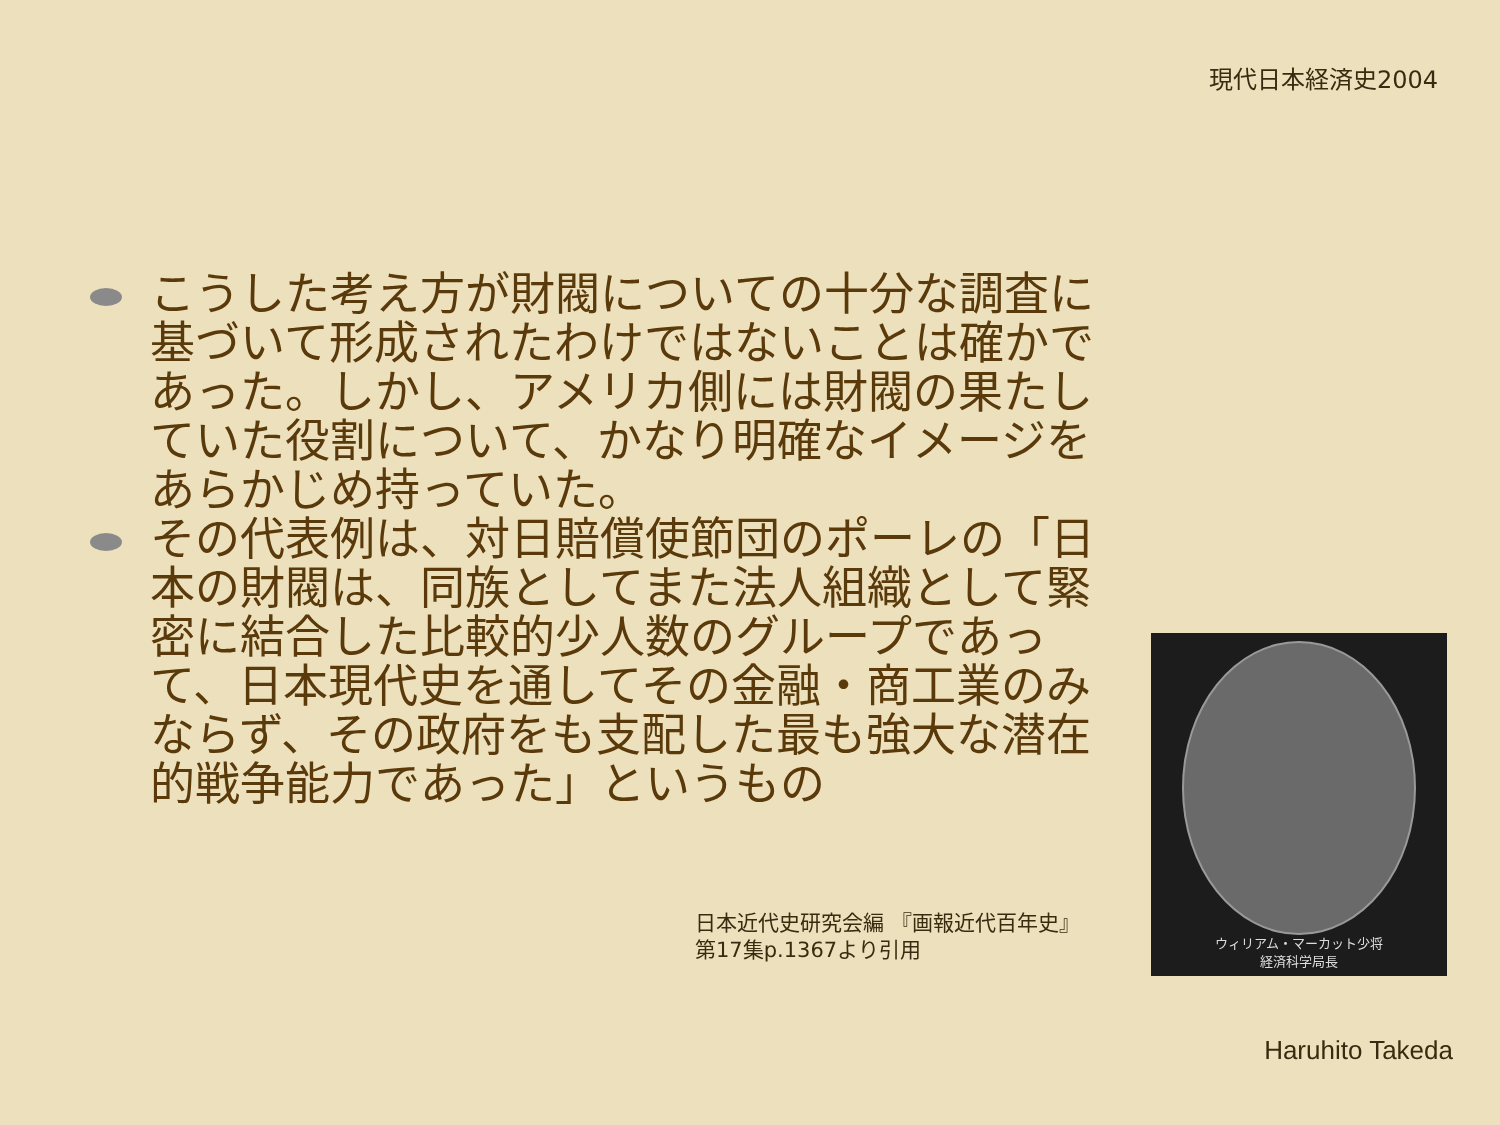現代日本経済史2004
こうした考え方が財閥についての十分な調査に基づいて形成されたわけではないことは確かであった。しかし、アメリカ側には財閥の果たしていた役割について、かなり明確なイメージをあらかじめ持っていた。
その代表例は、対日賠償使節団のポーレの「日本の財閥は、同族としてまた法人組織として緊密に結合した比較的少人数のグループであって、日本現代史を通してその金融・商工業のみならず、その政府をも支配した最も強大な潜在的戦争能力であった」というもの
日本近代史研究会編 『画報近代百年史』
第17集p.1367より引用
ウィリアム・マーカット少将
経済科学局長
Haruhito Takeda